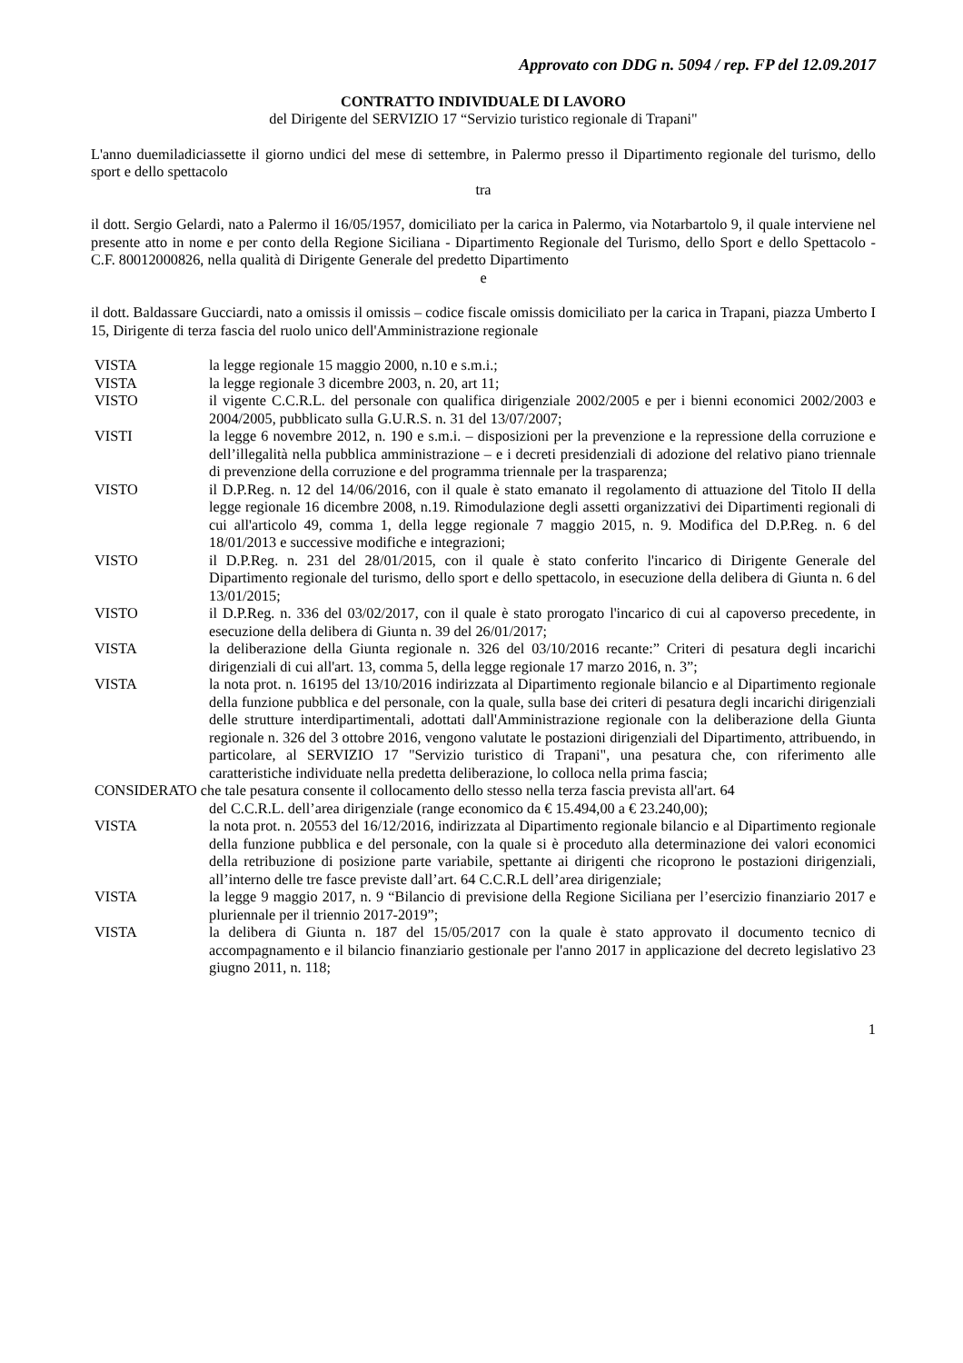Approvato con DDG n. 5094 / rep. FP del 12.09.2017
CONTRATTO INDIVIDUALE DI LAVORO
del Dirigente del SERVIZIO 17 “Servizio turistico regionale di Trapani"
L'anno duemiladiciassette il giorno undici del mese di settembre, in Palermo presso il Dipartimento regionale del turismo, dello sport e dello spettacolo
tra
il dott. Sergio Gelardi, nato a Palermo il 16/05/1957, domiciliato per la carica in Palermo, via Notarbartolo 9, il quale interviene nel presente atto in nome e per conto della Regione Siciliana - Dipartimento Regionale del Turismo, dello Sport e dello Spettacolo - C.F. 80012000826, nella qualità di Dirigente Generale del predetto Dipartimento
e
il dott. Baldassare Gucciardi, nato a omissis il omissis – codice fiscale omissis domiciliato per la carica in Trapani, piazza Umberto I 15, Dirigente di terza fascia del ruolo unico dell'Amministrazione regionale
VISTA la legge regionale 15 maggio 2000, n.10 e s.m.i.;
VISTA la legge regionale 3 dicembre 2003, n. 20, art 11;
VISTO il vigente C.C.R.L. del personale con qualifica dirigenziale 2002/2005 e per i bienni economici 2002/2003 e 2004/2005, pubblicato sulla G.U.R.S. n. 31 del 13/07/2007;
VISTI la legge 6 novembre 2012, n. 190 e s.m.i. – disposizioni per la prevenzione e la repressione della corruzione e dell’illegalità nella pubblica amministrazione – e i decreti presidenziali di adozione del relativo piano triennale di prevenzione della corruzione e del programma triennale per la trasparenza;
VISTO il D.P.Reg. n. 12 del 14/06/2016, con il quale è stato emanato il regolamento di attuazione del Titolo II della legge regionale 16 dicembre 2008, n.19. Rimodulazione degli assetti organizzativi dei Dipartimenti regionali di cui all'articolo 49, comma 1, della legge regionale 7 maggio 2015, n. 9. Modifica del D.P.Reg. n. 6 del 18/01/2013 e successive modifiche e integrazioni;
VISTO il D.P.Reg. n. 231 del 28/01/2015, con il quale è stato conferito l'incarico di Dirigente Generale del Dipartimento regionale del turismo, dello sport e dello spettacolo, in esecuzione della delibera di Giunta n. 6 del 13/01/2015;
VISTO il D.P.Reg. n. 336 del 03/02/2017, con il quale è stato prorogato l'incarico di cui al capoverso precedente, in esecuzione della delibera di Giunta n. 39 del 26/01/2017;
VISTA la deliberazione della Giunta regionale n. 326 del 03/10/2016 recante:” Criteri di pesatura degli incarichi dirigenziali di cui all'art. 13, comma 5, della legge regionale 17 marzo 2016, n. 3”;
VISTA la nota prot. n. 16195 del 13/10/2016 indirizzata al Dipartimento regionale bilancio e al Dipartimento regionale della funzione pubblica e del personale, con la quale, sulla base dei criteri di pesatura degli incarichi dirigenziali delle strutture interdipartimentali, adottati dall'Amministrazione regionale con la deliberazione della Giunta regionale n. 326 del 3 ottobre 2016, vengono valutate le postazioni dirigenziali del Dipartimento, attribuendo, in particolare, al SERVIZIO 17 "Servizio turistico di Trapani", una pesatura che, con riferimento alle caratteristiche individuate nella predetta deliberazione, lo colloca nella prima fascia;
CONSIDERATO che tale pesatura consente il collocamento dello stesso nella terza fascia prevista all'art. 64
del C.C.R.L. dell’area dirigenziale (range economico da € 15.494,00 a € 23.240,00);
VISTA la nota prot. n. 20553 del 16/12/2016, indirizzata al Dipartimento regionale bilancio e al Dipartimento regionale della funzione pubblica e del personale, con la quale si è proceduto alla determinazione dei valori economici della retribuzione di posizione parte variabile, spettante ai dirigenti che ricoprono le postazioni dirigenziali, all’interno delle tre fasce previste dall’art. 64 C.C.R.L dell’area dirigenziale;
VISTA la legge 9 maggio 2017, n. 9 “Bilancio di previsione della Regione Siciliana per l’esercizio finanziario 2017 e pluriennale per il triennio 2017-2019”;
VISTA la delibera di Giunta n. 187 del 15/05/2017 con la quale è stato approvato il documento tecnico di accompagnamento e il bilancio finanziario gestionale per l'anno 2017 in applicazione del decreto legislativo 23 giugno 2011, n. 118;
1